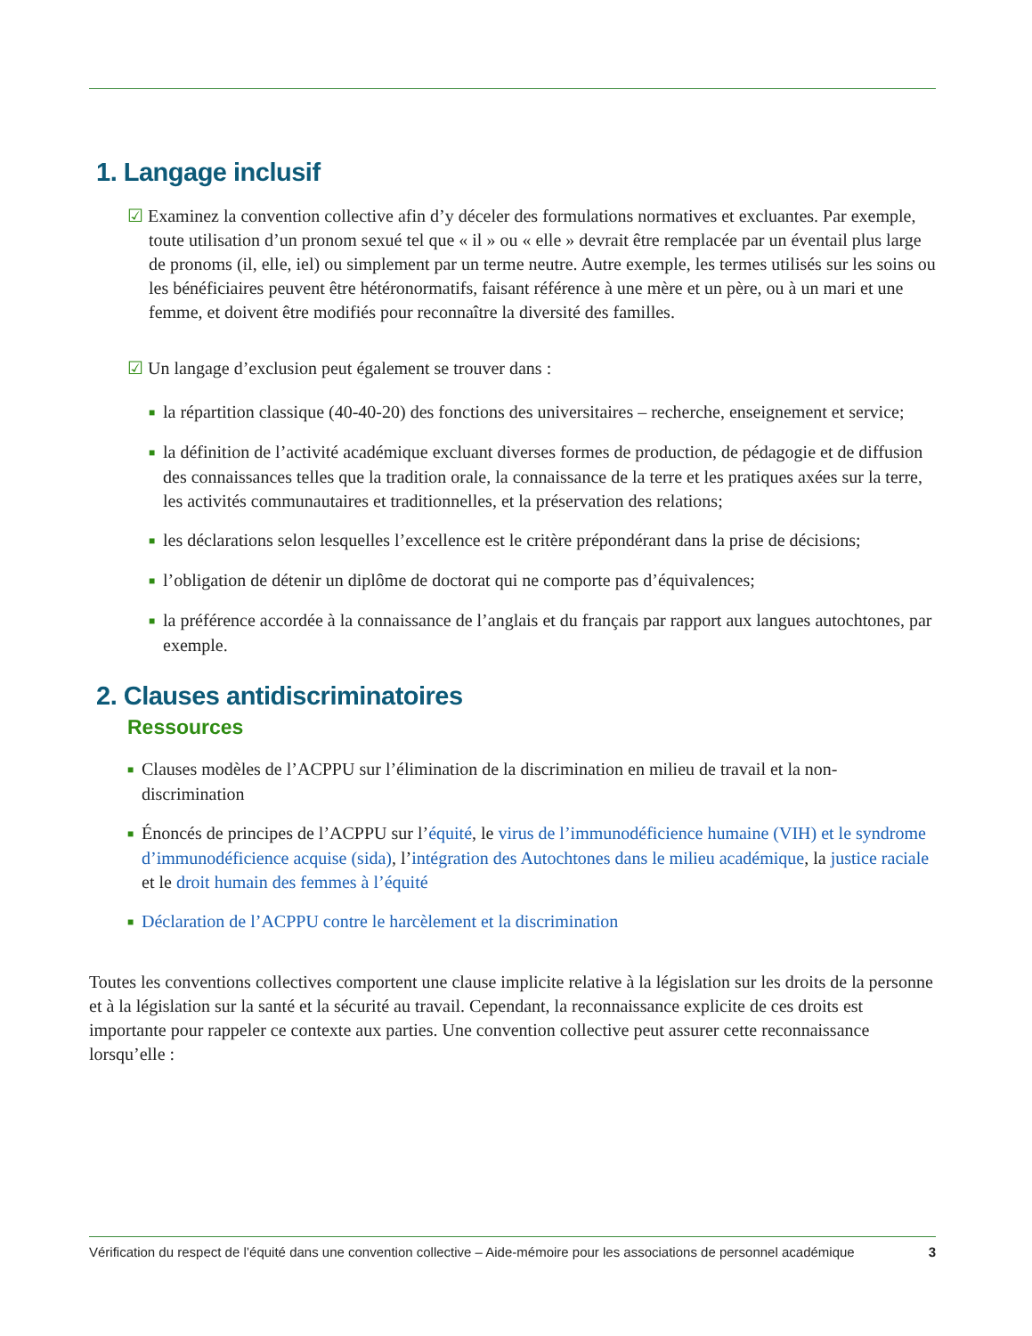1. Langage inclusif
☑ Examinez la convention collective afin d’y déceler des formulations normatives et excluantes. Par exemple, toute utilisation d’un pronom sexué tel que « il » ou « elle » devrait être remplacée par un éventail plus large de pronoms (il, elle, iel) ou simplement par un terme neutre. Autre exemple, les termes utilisés sur les soins ou les bénéficiaires peuvent être hétéronormatifs, faisant référence à une mère et un père, ou à un mari et une femme, et doivent être modifiés pour reconnaître la diversité des familles.
☑ Un langage d’exclusion peut également se trouver dans :
■ la répartition classique (40-40-20) des fonctions des universitaires – recherche, enseignement et service;
■ la définition de l’activité académique excluant diverses formes de production, de pédagogie et de diffusion des connaissances telles que la tradition orale, la connaissance de la terre et les pratiques axées sur la terre, les activités communautaires et traditionnelles, et la préservation des relations;
■ les déclarations selon lesquelles l’excellence est le critère prépondérant dans la prise de décisions;
■ l’obligation de détenir un diplôme de doctorat qui ne comporte pas d’équivalences;
■ la préférence accordée à la connaissance de l’anglais et du français par rapport aux langues autochtones, par exemple.
2. Clauses antidiscriminatoires
Ressources
■ Clauses modèles de l’ACPPU sur l’élimination de la discrimination en milieu de travail et la non-discrimination
■ Énoncés de principes de l’ACPPU sur l’équité, le virus de l’immunodéficience humaine (VIH) et le syndrome d’immunodéficience acquise (sida), l’intégration des Autochtones dans le milieu académique, la justice raciale et le droit humain des femmes à l’équité
■ Déclaration de l’ACPPU contre le harcèlement et la discrimination
Toutes les conventions collectives comportent une clause implicite relative à la législation sur les droits de la personne et à la législation sur la santé et la sécurité au travail. Cependant, la reconnaissance explicite de ces droits est importante pour rappeler ce contexte aux parties. Une convention collective peut assurer cette reconnaissance lorsqu’elle :
Vérification du respect de l’équité dans une convention collective – Aide-mémoire pour les associations de personnel académique 3